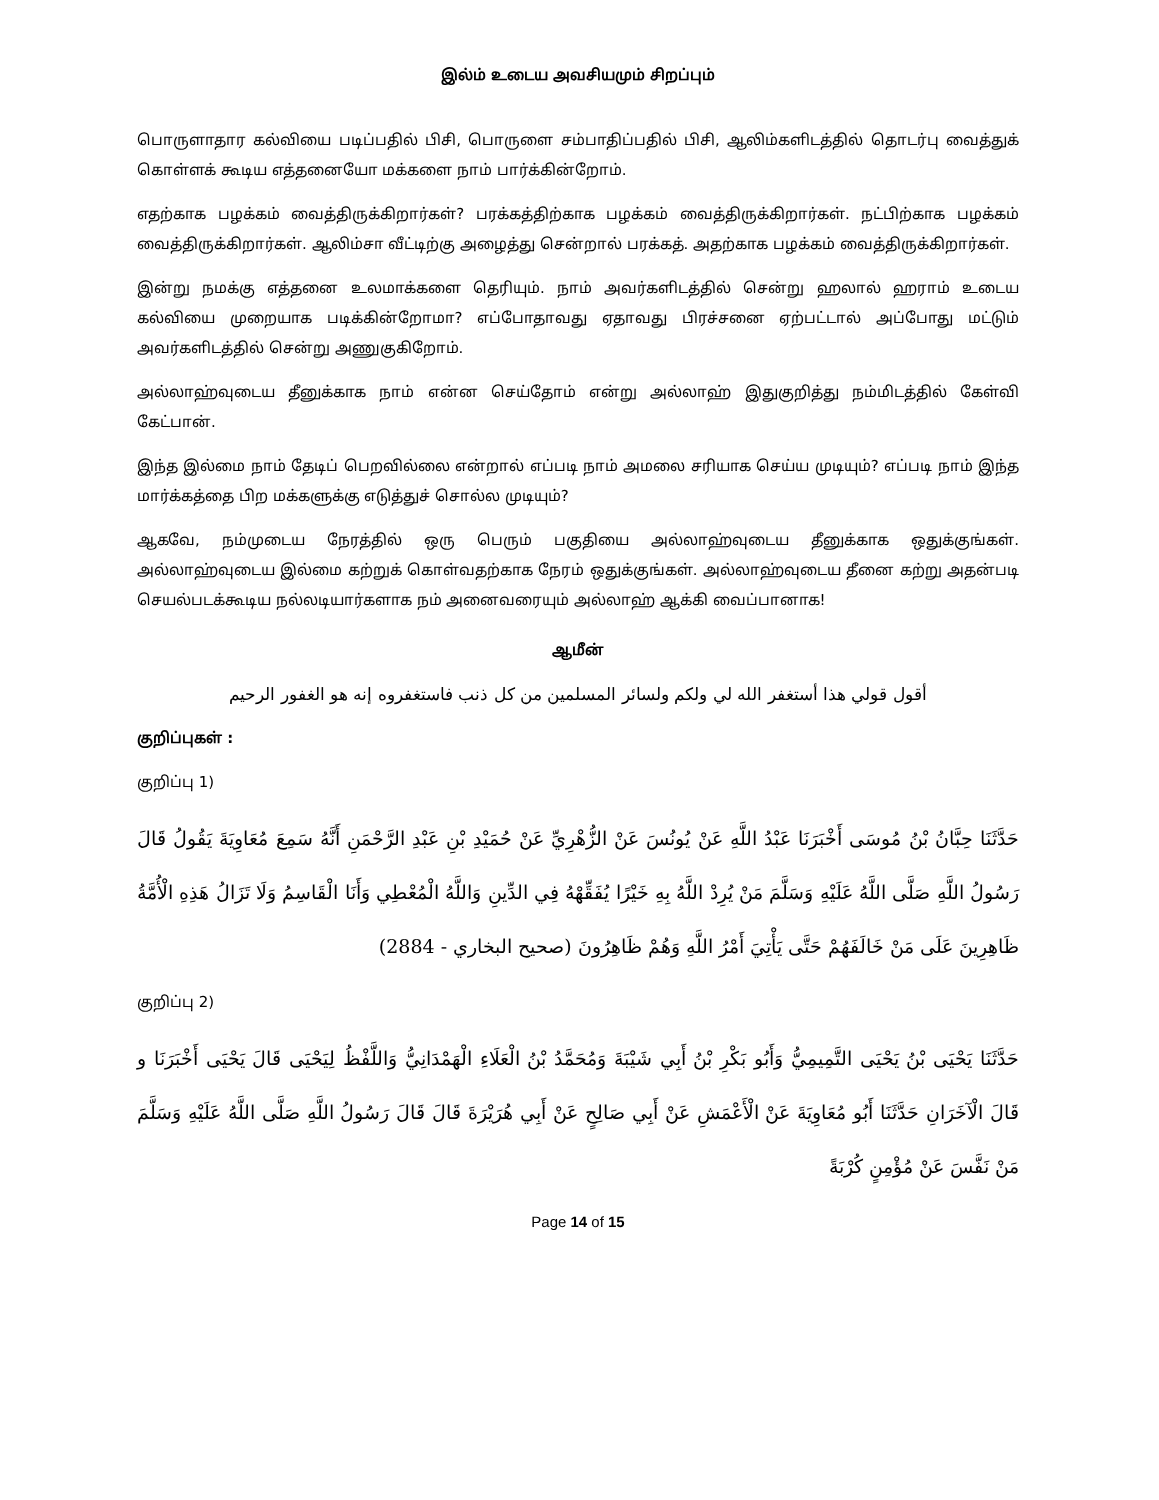இல்ம் உடைய அவசியமும் சிறப்பும்
பொருளாதார கல்வியை படிப்பதில் பிசி, பொருளை சம்பாதிப்பதில் பிசி, ஆலிம்களிடத்தில் தொடர்பு வைத்துக் கொள்ளக் கூடிய எத்தனையோ மக்களை நாம் பார்க்கின்றோம்.
எதற்காக பழக்கம் வைத்திருக்கிறார்கள்? பரக்கத்திற்காக பழக்கம் வைத்திருக்கிறார்கள். நட்பிற்காக பழக்கம் வைத்திருக்கிறார்கள். ஆலிம்சா வீட்டிற்கு அழைத்து சென்றால் பரக்கத். அதற்காக பழக்கம் வைத்திருக்கிறார்கள்.
இன்று நமக்கு எத்தனை உலமாக்களை தெரியும். நாம் அவர்களிடத்தில் சென்று ஹலால் ஹராம் உடைய கல்வியை முறையாக படிக்கின்றோமா? எப்போதாவது ஏதாவது பிரச்சனை ஏற்பட்டால் அப்போது மட்டும் அவர்களிடத்தில் சென்று அணுகுகிறோம்.
அல்லாஹ்வுடைய தீனுக்காக நாம் என்ன செய்தோம் என்று அல்லாஹ் இதுகுறித்து நம்மிடத்தில் கேள்வி கேட்பான்.
இந்த இல்மை நாம் தேடிப் பெறவில்லை என்றால் எப்படி நாம் அமலை சரியாக செய்ய முடியும்? எப்படி நாம் இந்த மார்க்கத்தை பிற மக்களுக்கு எடுத்துச் சொல்ல முடியும்?
ஆகவே, நம்முடைய நேரத்தில் ஒரு பெரும் பகுதியை அல்லாஹ்வுடைய தீனுக்காக ஒதுக்குங்கள். அல்லாஹ்வுடைய இல்மை கற்றுக் கொள்வதற்காக நேரம் ஒதுக்குங்கள். அல்லாஹ்வுடைய தீனை கற்று அதன்படி செயல்படக்கூடிய நல்லடியார்களாக நம் அனைவரையும் அல்லாஹ் ஆக்கி வைப்பானாக!
ஆமீன்
أقول قولي هذا أستغفر الله لي ولكم ولسائر المسلمين من كل ذنب فاستغفروه إنه هو الغفور الرحيم
குறிப்புகள் :
குறிப்பு 1)
حَدَّثَنَا حِبَّانُ بْنُ مُوسَى أَخْبَرَنَا عَبْدُ اللَّهِ عَنْ يُونُسَ عَنْ الزُّهْرِيِّ عَنْ حُمَيْدِ بْنِ عَبْدِ الرَّحْمَنِ أَنَّهُ سَمِعَ مُعَاوِيَةَ يَقُولُ قَالَ رَسُولُ اللَّهِ صَلَّى اللَّهُ عَلَيْهِ وَسَلَّمَ مَنْ يُرِدْ اللَّهُ بِهِ خَيْرًا يُفَقِّهْهُ فِي الدِّينِ وَاللَّهُ الْمُعْطِي وَأَنَا الْقَاسِمُ وَلَا تَزَالُ هَذِهِ الْأُمَّةُ ظَاهِرِينَ عَلَى مَنْ خَالَفَهُمْ حَتَّى يَأْتِيَ أَمْرُ اللَّهِ وَهُمْ ظَاهِرُونَ (صحيح البخاري - 2884)
குறிப்பு 2)
حَدَّثَنَا يَحْيَى بْنُ يَحْيَى التَّمِيمِيُّ وَأَبُو بَكْرِ بْنُ أَبِي شَيْبَةَ وَمُحَمَّدُ بْنُ الْعَلَاءِ الْهَمْدَانِيُّ وَاللَّفْظُ لِيَحْيَى قَالَ يَحْيَى أَخْبَرَنَا و قَالَ الْآخَرَانِ حَدَّثَنَا أَبُو مُعَاوِيَةَ عَنْ الْأَعْمَشِ عَنْ أَبِي صَالِحٍ عَنْ أَبِي هُرَيْرَةَ قَالَ قَالَ رَسُولُ اللَّهِ صَلَّى اللَّهُ عَلَيْهِ وَسَلَّمَ مَنْ نَفَّسَ عَنْ مُؤْمِنٍ كُرْبَةً
Page 14 of 15